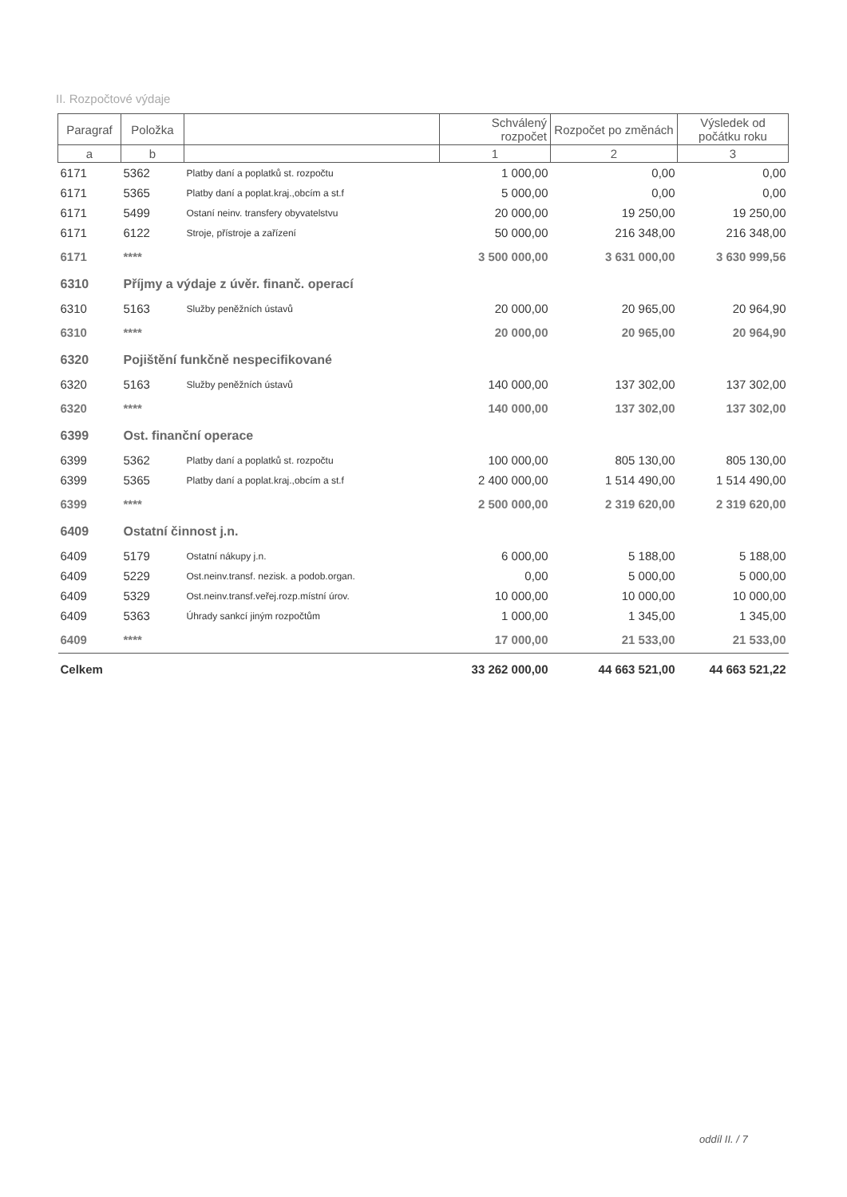II. Rozpočtové výdaje
| Paragraf | Položka | | Schválený rozpočet | Rozpočet po změnách | Výsledek od počátku roku |
| --- | --- | --- | --- | --- | --- |
| a | b | | 1 | 2 | 3 |
| 6171 | 5362 | Platby daní a poplatků st. rozpočtu | 1 000,00 | 0,00 | 0,00 |
| 6171 | 5365 | Platby daní a poplat.kraj.,obcím a st.f | 5 000,00 | 0,00 | 0,00 |
| 6171 | 5499 | Ostaní neinv. transfery obyvatelstvu | 20 000,00 | 19 250,00 | 19 250,00 |
| 6171 | 6122 | Stroje, přístroje a zařízení | 50 000,00 | 216 348,00 | 216 348,00 |
| 6171 | **** | | 3 500 000,00 | 3 631 000,00 | 3 630 999,56 |
| 6310 | Příjmy a výdaje z úvěr. finanč. operací | | | | |
| 6310 | 5163 | Služby peněžních ústavů | 20 000,00 | 20 965,00 | 20 964,90 |
| 6310 | **** | | 20 000,00 | 20 965,00 | 20 964,90 |
| 6320 | Pojištění funkčně nespecifikované | | | | |
| 6320 | 5163 | Služby peněžních ústavů | 140 000,00 | 137 302,00 | 137 302,00 |
| 6320 | **** | | 140 000,00 | 137 302,00 | 137 302,00 |
| 6399 | Ost. finanční operace | | | | |
| 6399 | 5362 | Platby daní a poplatků st. rozpočtu | 100 000,00 | 805 130,00 | 805 130,00 |
| 6399 | 5365 | Platby daní a poplat.kraj.,obcím a st.f | 2 400 000,00 | 1 514 490,00 | 1 514 490,00 |
| 6399 | **** | | 2 500 000,00 | 2 319 620,00 | 2 319 620,00 |
| 6409 | Ostatní činnost j.n. | | | | |
| 6409 | 5179 | Ostatní nákupy j.n. | 6 000,00 | 5 188,00 | 5 188,00 |
| 6409 | 5229 | Ost.neinv.transf. nezisk. a podob.organ. | 0,00 | 5 000,00 | 5 000,00 |
| 6409 | 5329 | Ost.neinv.transf.veřej.rozp.místní úrov. | 10 000,00 | 10 000,00 | 10 000,00 |
| 6409 | 5363 | Úhrady sankcí jiným rozpočtům | 1 000,00 | 1 345,00 | 1 345,00 |
| 6409 | **** | | 17 000,00 | 21 533,00 | 21 533,00 |
| Celkem | | | 33 262 000,00 | 44 663 521,00 | 44 663 521,22 |
oddíl II. / 7